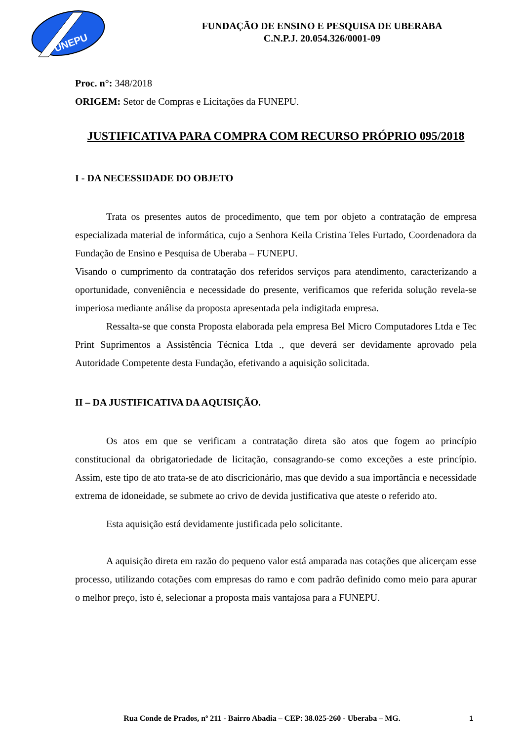UNEPU
FUNDAÇÃO DE ENSINO E PESQUISA DE UBERABA
C.N.P.J. 20.054.326/0001-09
Proc. n°: 348/2018
ORIGEM: Setor de Compras e Licitações da FUNEPU.
JUSTIFICATIVA PARA COMPRA COM RECURSO PRÓPRIO 095/2018
I - DA NECESSIDADE DO OBJETO
Trata os presentes autos de procedimento, que tem por objeto a contratação de empresa especializada material de informática, cujo a Senhora Keila Cristina Teles Furtado, Coordenadora da Fundação de Ensino e Pesquisa de Uberaba – FUNEPU.
Visando o cumprimento da contratação dos referidos serviços para atendimento, caracterizando a oportunidade, conveniência e necessidade do presente, verificamos que referida solução revela-se imperiosa mediante análise da proposta apresentada pela indigitada empresa.
Ressalta-se que consta Proposta elaborada pela empresa Bel Micro Computadores Ltda e Tec Print Suprimentos a Assistência Técnica Ltda ., que deverá ser devidamente aprovado pela Autoridade Competente desta Fundação, efetivando a aquisição solicitada.
II – DA JUSTIFICATIVA DA AQUISIÇÃO.
Os atos em que se verificam a contratação direta são atos que fogem ao princípio constitucional da obrigatoriedade de licitação, consagrando-se como exceções a este princípio. Assim, este tipo de ato trata-se de ato discricionário, mas que devido a sua importância e necessidade extrema de idoneidade, se submete ao crivo de devida justificativa que ateste o referido ato.
Esta aquisição está devidamente justificada pelo solicitante.
A aquisição direta em razão do pequeno valor está amparada nas cotações que alicerçam esse processo, utilizando cotações com empresas do ramo e com padrão definido como meio para apurar o melhor preço, isto é, selecionar a proposta mais vantajosa para a FUNEPU.
Rua Conde de Prados, nº 211 - Bairro Abadia – CEP: 38.025-260 - Uberaba – MG. 1